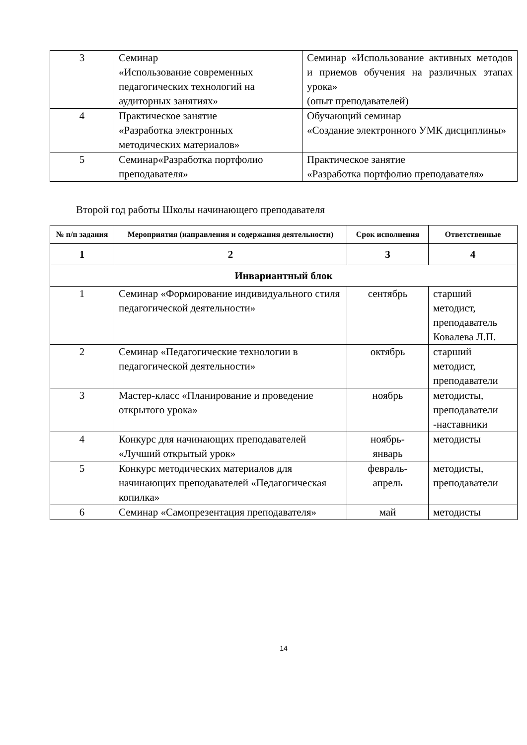| 3 | Семинар «Использование современных педагогических технологий на аудиторных занятиях» | Семинар «Использование активных методов и приемов обучения на различных этапах урока» (опыт преподавателей) |
| 4 | Практическое занятие «Разработка электронных методических материалов» | Обучающий семинар «Создание электронного УМК дисциплины» |
| 5 | Семинар«Разработка портфолио преподавателя» | Практическое занятие «Разработка портфолио преподавателя» |
Второй год работы Школы начинающего преподавателя
| № п/п задания | Мероприятия (направления и содержания деятельности) | Срок исполнения | Ответственные |
| --- | --- | --- | --- |
| 1 | 2 | 3 | 4 |
| Инвариантный блок | | | |
| 1 | Семинар «Формирование индивидуального стиля педагогической деятельности» | сентябрь | старший методист, преподаватель Ковалева Л.П. |
| 2 | Семинар «Педагогические технологии в педагогической деятельности» | октябрь | старший методист, преподаватели |
| 3 | Мастер-класс «Планирование и проведение открытого урока» | ноябрь | методисты, преподаватели -наставники |
| 4 | Конкурс для начинающих преподавателей «Лучший открытый урок» | ноябрь- январь | методисты |
| 5 | Конкурс методических материалов для начинающих преподавателей «Педагогическая копилка» | февраль- апрель | методисты, преподаватели |
| 6 | Семинар «Самопрезентация преподавателя» | май | методисты |
14